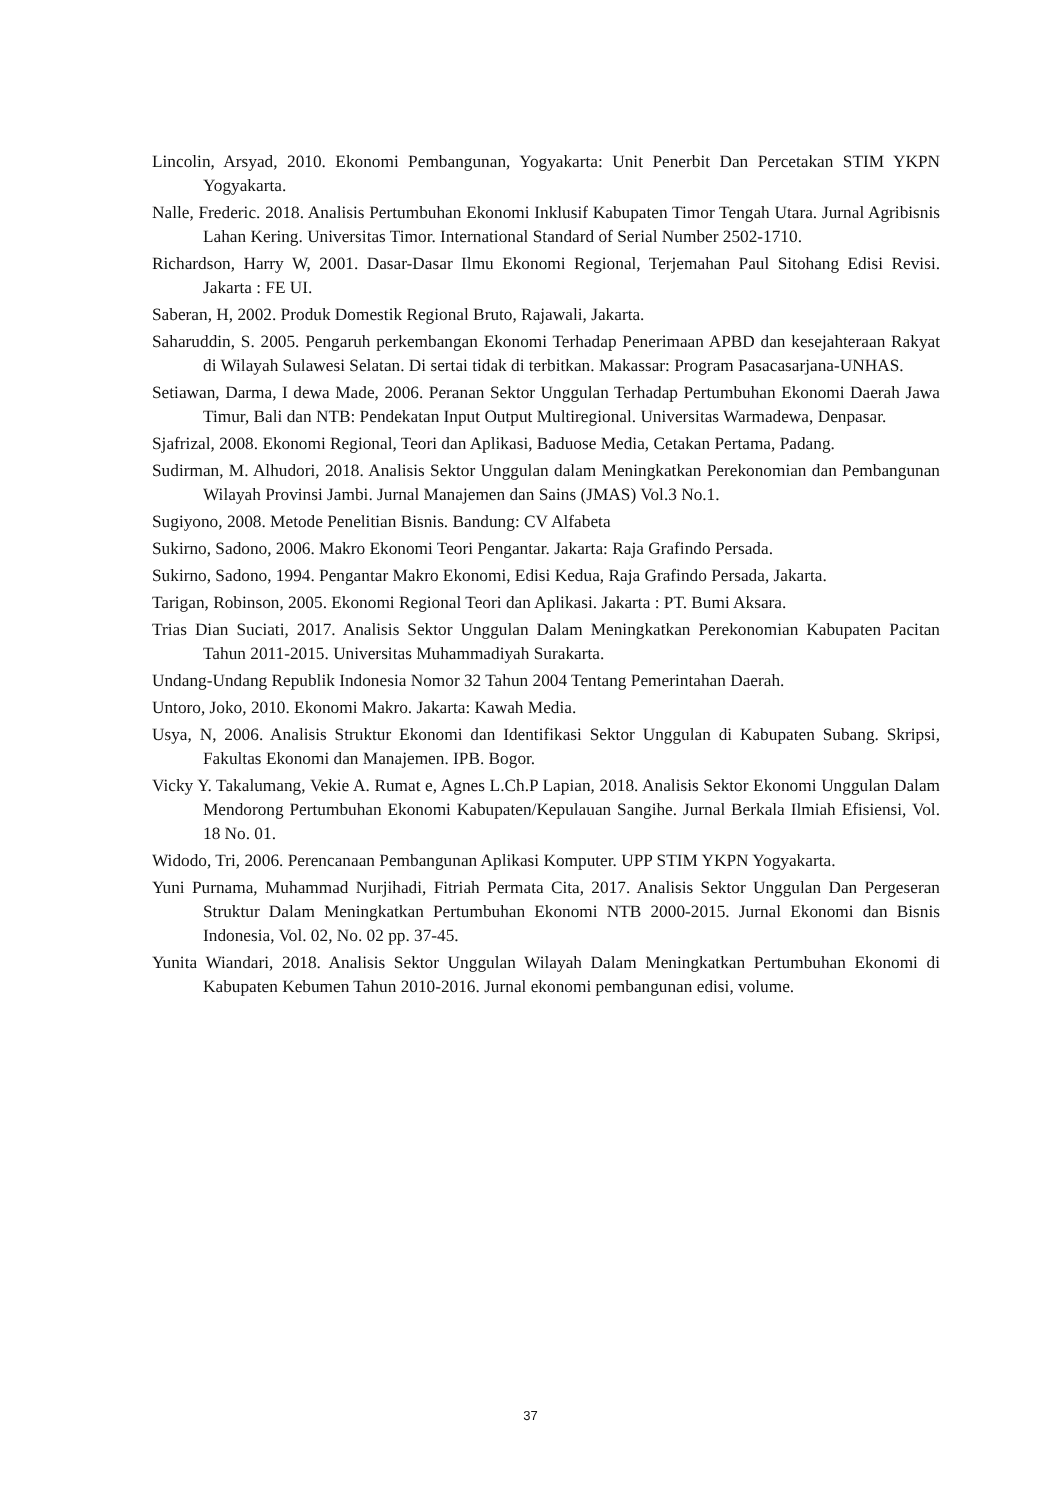Lincolin, Arsyad, 2010. Ekonomi Pembangunan, Yogyakarta: Unit Penerbit Dan Percetakan STIM YKPN Yogyakarta.
Nalle, Frederic. 2018. Analisis Pertumbuhan Ekonomi Inklusif Kabupaten Timor Tengah Utara. Jurnal Agribisnis Lahan Kering. Universitas Timor. International Standard of Serial Number 2502-1710.
Richardson, Harry W, 2001. Dasar-Dasar Ilmu Ekonomi Regional, Terjemahan Paul Sitohang Edisi Revisi. Jakarta : FE UI.
Saberan, H, 2002. Produk Domestik Regional Bruto, Rajawali, Jakarta.
Saharuddin, S. 2005. Pengaruh perkembangan Ekonomi Terhadap Penerimaan APBD dan kesejahteraan Rakyat di Wilayah Sulawesi Selatan. Di sertai tidak di terbitkan. Makassar: Program Pasacasarjana-UNHAS.
Setiawan, Darma, I dewa Made, 2006. Peranan Sektor Unggulan Terhadap Pertumbuhan Ekonomi Daerah Jawa Timur, Bali dan NTB: Pendekatan Input Output Multiregional. Universitas Warmadewa, Denpasar.
Sjafrizal, 2008. Ekonomi Regional, Teori dan Aplikasi, Baduose Media, Cetakan Pertama, Padang.
Sudirman, M. Alhudori, 2018. Analisis Sektor Unggulan dalam Meningkatkan Perekonomian dan Pembangunan Wilayah Provinsi Jambi. Jurnal Manajemen dan Sains (JMAS) Vol.3 No.1.
Sugiyono, 2008. Metode Penelitian Bisnis. Bandung: CV Alfabeta
Sukirno, Sadono, 2006. Makro Ekonomi Teori Pengantar. Jakarta: Raja Grafindo Persada.
Sukirno, Sadono, 1994. Pengantar Makro Ekonomi, Edisi Kedua, Raja Grafindo Persada, Jakarta.
Tarigan, Robinson, 2005. Ekonomi Regional Teori dan Aplikasi. Jakarta : PT. Bumi Aksara.
Trias Dian Suciati, 2017. Analisis Sektor Unggulan Dalam Meningkatkan Perekonomian Kabupaten Pacitan Tahun 2011-2015. Universitas Muhammadiyah Surakarta.
Undang-Undang Republik Indonesia Nomor 32 Tahun 2004 Tentang Pemerintahan Daerah.
Untoro, Joko, 2010. Ekonomi Makro. Jakarta: Kawah Media.
Usya, N, 2006. Analisis Struktur Ekonomi dan Identifikasi Sektor Unggulan di Kabupaten Subang. Skripsi, Fakultas Ekonomi dan Manajemen. IPB. Bogor.
Vicky Y. Takalumang, Vekie A. Rumat e, Agnes L.Ch.P Lapian, 2018. Analisis Sektor Ekonomi Unggulan Dalam Mendorong Pertumbuhan Ekonomi Kabupaten/Kepulauan Sangihe. Jurnal Berkala Ilmiah Efisiensi, Vol. 18 No. 01.
Widodo, Tri, 2006. Perencanaan Pembangunan Aplikasi Komputer. UPP STIM YKPN Yogyakarta.
Yuni Purnama, Muhammad Nurjihadi, Fitriah Permata Cita, 2017. Analisis Sektor Unggulan Dan Pergeseran Struktur Dalam Meningkatkan Pertumbuhan Ekonomi NTB 2000-2015. Jurnal Ekonomi dan Bisnis Indonesia, Vol. 02, No. 02 pp. 37-45.
Yunita Wiandari, 2018. Analisis Sektor Unggulan Wilayah Dalam Meningkatkan Pertumbuhan Ekonomi di Kabupaten Kebumen Tahun 2010-2016. Jurnal ekonomi pembangunan edisi, volume.
37